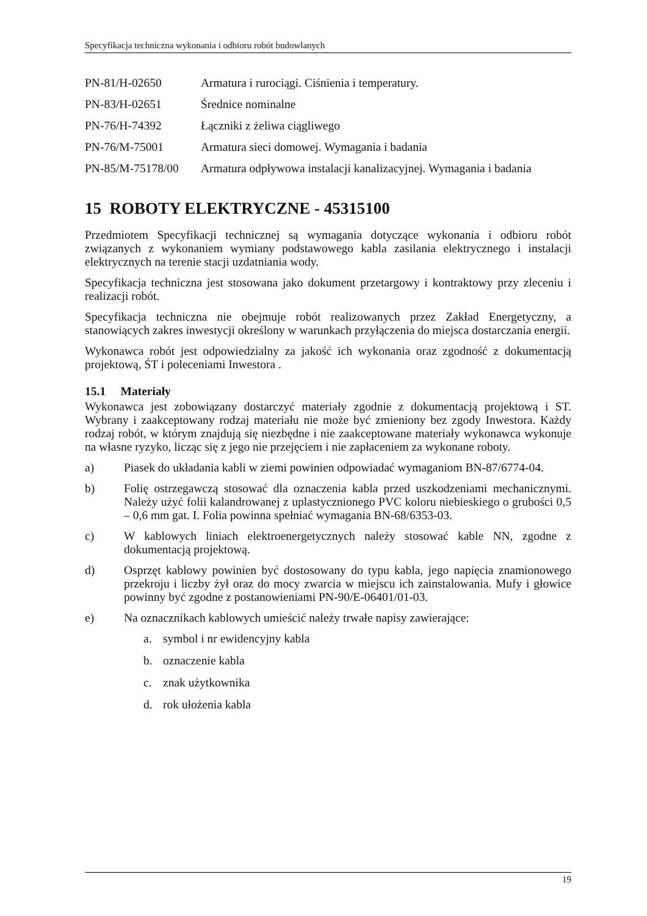Specyfikacja techniczna wykonania i odbioru robót budowlanych
| PN-81/H-02650 | Armatura i rurociągi. Ciśnienia i temperatury. |
| PN-83/H-02651 | Średnice nominalne |
| PN-76/H-74392 | Łączniki z żeliwa ciągliwego |
| PN-76/M-75001 | Armatura sieci domowej. Wymagania i badania |
| PN-85/M-75178/00 | Armatura odpływowa instalacji kanalizacyjnej. Wymagania i badania |
15 ROBOTY ELEKTRYCZNE - 45315100
Przedmiotem Specyfikacji technicznej są wymagania dotyczące wykonania i odbioru robót związanych z wykonaniem wymiany podstawowego kabla zasilania elektrycznego i instalacji elektrycznych na terenie stacji uzdatniania wody.
Specyfikacja techniczna jest stosowana jako dokument przetargowy i kontraktowy przy zleceniu i realizacji robót.
Specyfikacja techniczna nie obejmuje robót realizowanych przez Zakład Energetyczny, a stanowiących zakres inwestycji określony w warunkach przyłączenia do miejsca dostarczania energii.
Wykonawca robót jest odpowiedzialny za jakość ich wykonania oraz zgodność z dokumentacją projektową, ŚT i poleceniami Inwestora .
15.1 Materiały
Wykonawca jest zobowiązany dostarczyć materiały zgodnie z dokumentacją projektową i ST. Wybrany i zaakceptowany rodzaj materiału nie może być zmieniony bez zgody Inwestora. Każdy rodzaj robót, w którym znajdują się niezbędne i nie zaakceptowane materiały wykonawca wykonuje na własne ryzyko, licząc się z jego nie przejęciem i nie zapłaceniem za wykonane roboty.
a) Piasek do układania kabli w ziemi powinien odpowiadać wymaganiom BN-87/6774-04.
b) Folię ostrzegawczą stosować dla oznaczenia kabla przed uszkodzeniami mechanicznymi. Należy użyć folii kalandrowanej z uplastycznionego PVC koloru niebieskiego o grubości 0,5 – 0,6 mm gat. I. Folia powinna spełniać wymagania BN-68/6353-03.
c) W kablowych liniach elektroenergetycznych należy stosować kable NN, zgodne z dokumentacją projektową.
d) Osprzęt kablowy powinien być dostosowany do typu kabla, jego napięcia znamionowego przekroju i liczby żył oraz do mocy zwarcia w miejscu ich zainstalowania. Mufy i głowice powinny być zgodne z postanowieniami PN-90/E-06401/01-03.
e) Na oznacznikach kablowych umieścić należy trwałe napisy zawierające:
a. symbol i nr ewidencyjny kabla
b. oznaczenie kabla
c. znak użytkownika
d. rok ułożenia kabla
19